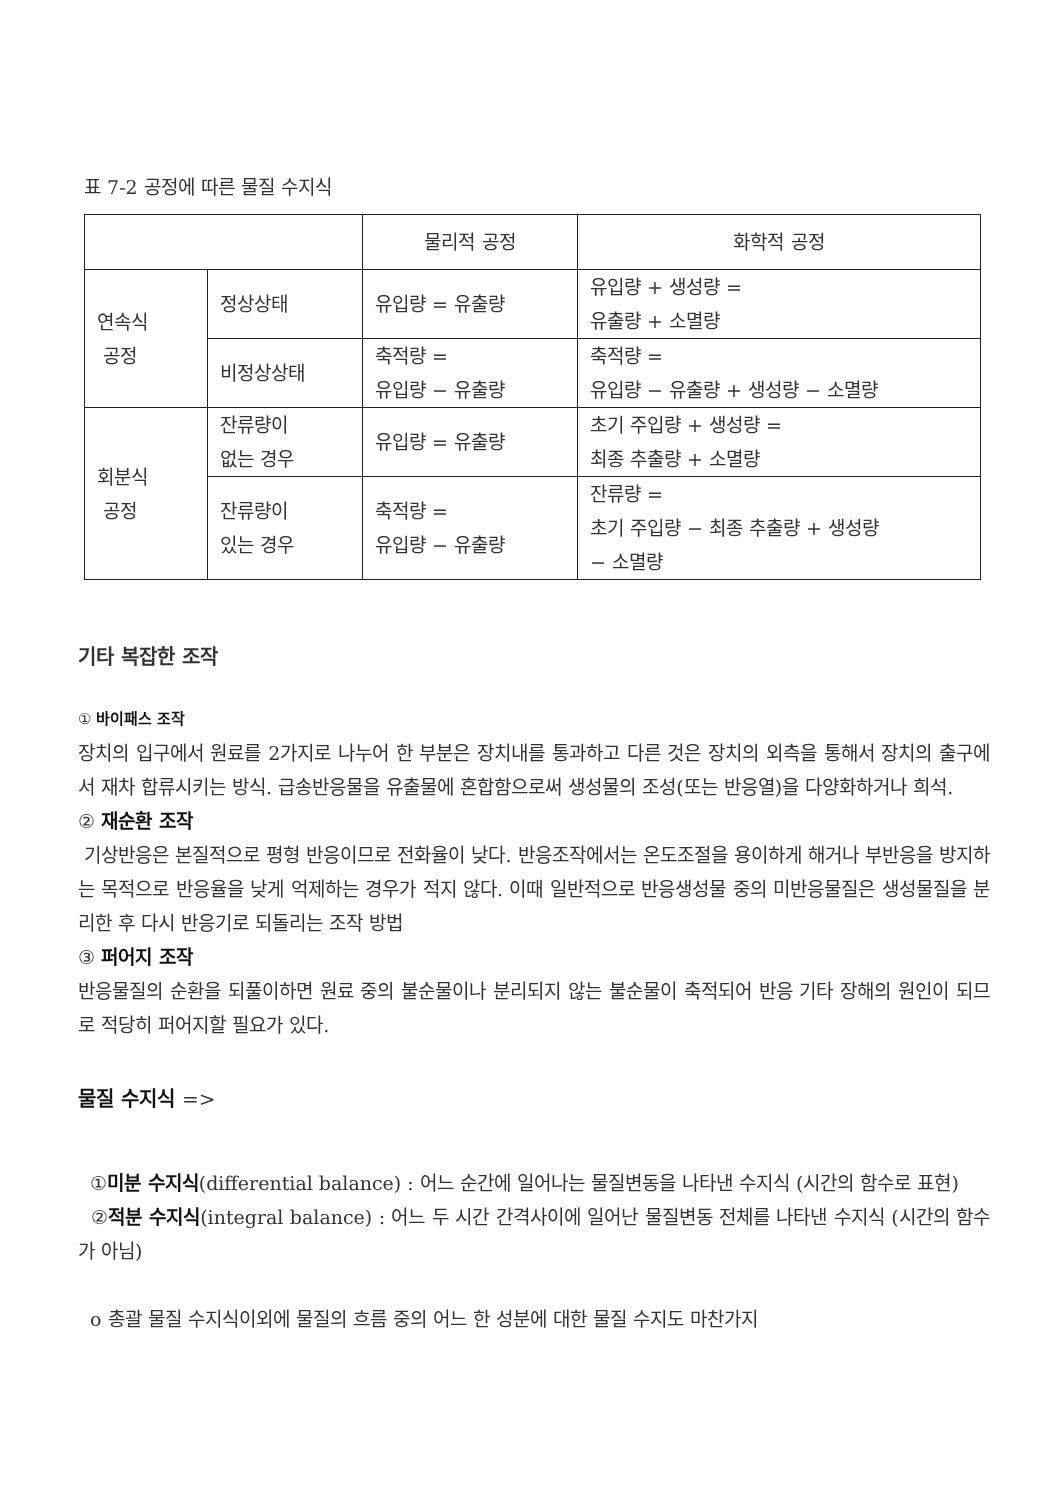표 7-2 공정에 따른 물질 수지식
| | | 물리적 공정 | 화학적 공정 |
| 연속식 공정 | 정상상태 | 유입량 = 유출량 | 유입량 + 생성량 = 유출량 + 소멸량 |
| | 비정상상태 | 축적량 = 유입량 − 유출량 | 축적량 = 유입량 − 유출량 + 생성량 − 소멸량 |
| 회분식 공정 | 잔류량이 없는 경우 | 유입량 = 유출량 | 초기 주입량 + 생성량 = 최종 추출량 + 소멸량 |
| | 잔류량이 있는 경우 | 축적량 = 유입량 − 유출량 | 잔류량 = 초기 주입량 − 최종 추출량 + 생성량 − 소멸량 |
기타 복잡한 조작
① 바이패스 조작
장치의 입구에서 원료를 2가지로 나누어 한 부분은 장치내를 통과하고 다른 것은 장치의 외측을 통해서 장치의 출구에서 재차 합류시키는 방식. 급송반응물을 유출물에 혼합함으로써 생성물의 조성(또는 반응열)을 다양화하거나 희석.
② 재순환 조작
기상반응은 본질적으로 평형 반응이므로 전화율이 낮다. 반응조작에서는 온도조절을 용이하게 해거나 부반응을 방지하는 목적으로 반응율을 낮게 억제하는 경우가 적지 않다. 이때 일반적으로 반응생성물 중의 미반응물질은 생성물질을 분리한 후 다시 반응기로 되돌리는 조작 방법
③ 퍼어지 조작
반응물질의 순환을 되풀이하면 원료 중의 불순물이나 분리되지 않는 불순물이 축적되어 반응 기타 장해의 원인이 되므로 적당히 퍼어지할 필요가 있다.
물질 수지식 =>
①미분 수지식(differential balance) : 어느 순간에 일어나는 물질변동을 나타낸 수지식 (시간의 함수로 표현)
②적분 수지식(integral balance) : 어느 두 시간 간격사이에 일어난 물질변동 전체를 나타낸 수지식 (시간의 함수가 아님)
o 총괄 물질 수지식이외에 물질의 흐름 중의 어느 한 성분에 대한 물질 수지도 마찬가지